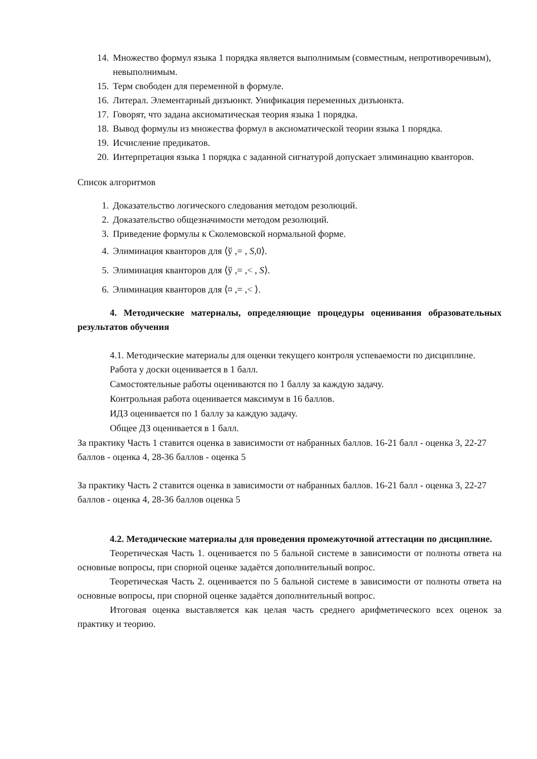14. Множество формул языка 1 порядка является выполнимым (совместным, непротиворечивым), невыполнимым.
15. Терм свободен для переменной в формуле.
16. Литерал. Элементарный дизъюнкт. Унификация переменных дизъюнкта.
17. Говорят, что задана аксиоматическая теория языка 1 порядка.
18. Вывод формулы из множества формул в аксиоматической теории языка 1 порядка.
19. Исчисление предикатов.
20. Интерпретация языка 1 порядка с заданной сигнатурой допускает элиминацию кванторов.
Список алгоритмов
1. Доказательство логического следования методом резолюций.
2. Доказательство общезначимости методом резолюций.
3. Приведение формулы к Сколемовской нормальной форме.
4. Элиминация кванторов для ⟨ў ,= , S,0⟩.
5. Элиминация кванторов для ⟨ў ,= ,< , S⟩.
6. Элиминация кванторов для ⟨¤ ,= ,< ⟩.
4. Методические материалы, определяющие процедуры оценивания образовательных результатов обучения
4.1. Методические материалы для оценки текущего контроля успеваемости по дисциплине.
Работа у доски оценивается в 1 балл.
Самостоятельные работы оцениваются по 1 баллу за каждую задачу.
Контрольная работа оценивается максимум в 16 баллов.
ИДЗ оценивается по 1 баллу за каждую задачу.
Общее ДЗ оценивается в 1 балл.
За практику Часть 1 ставится оценка в зависимости от набранных баллов. 16-21 балл - оценка 3, 22-27 баллов - оценка 4, 28-36 баллов - оценка 5
За практику Часть 2 ставится оценка в зависимости от набранных баллов. 16-21 балл - оценка 3, 22-27 баллов - оценка 4, 28-36 баллов оценка 5
4.2. Методические материалы для проведения промежуточной аттестации по дисциплине.
Теоретическая Часть 1. оценивается по 5 бальной системе в зависимости от полноты ответа на основные вопросы, при спорной оценке задаётся дополнительный вопрос.
Теоретическая Часть 2. оценивается по 5 бальной системе в зависимости от полноты ответа на основные вопросы, при спорной оценке задаётся дополнительный вопрос.
Итоговая оценка выставляется как целая часть среднего арифметического всех оценок за практику и теорию.